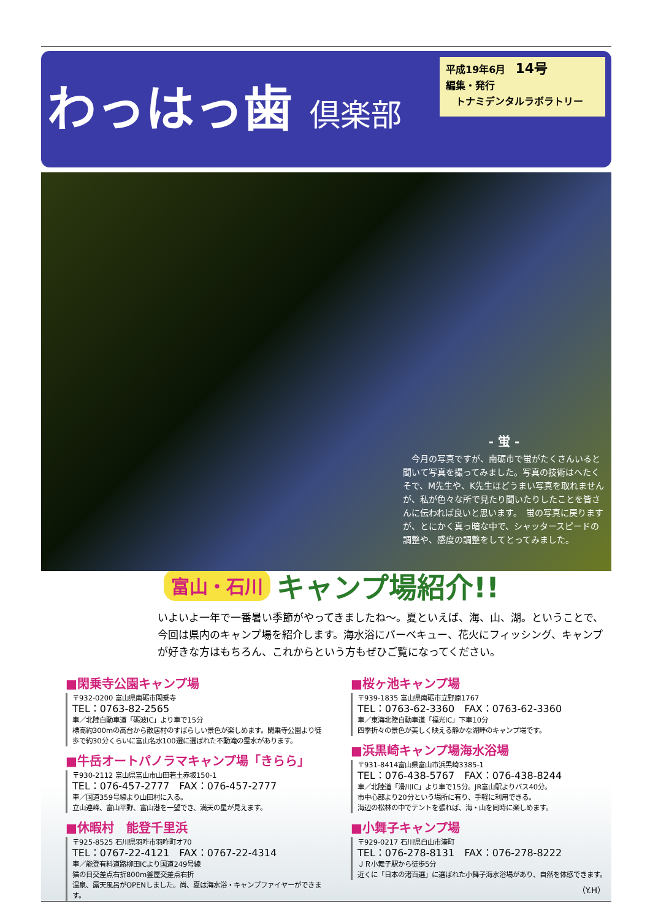わっはっ歯 倶楽部
平成19年6月　14号
編集・発行
　トナミデンタルラボラトリー
- 蛍 -
　今月の写真ですが、南砺市で蛍がたくさんいると聞いて写真を撮ってみました。写真の技術はへたくそで、M先生や、K先生ほどうまい写真を取れませんが、私が色々な所で見たり聞いたりしたことを皆さんに伝われば良いと思います。　蛍の写真に戻りますが、とにかく真っ暗な中で、シャッタースピードの調整や、感度の調整をしてとってみました。
富山・石川 キャンプ場紹介!!
いよいよ一年で一番暑い季節がやってきましたね～。夏といえば、海、山、湖。ということで、今回は県内のキャンプ場を紹介します。海水浴にバーベキュー、花火にフィッシング、キャンプが好きな方はもちろん、これからという方もぜひご覧になってください。
■閑乗寺公園キャンプ場
〒932-0200 富山県南砺市閑乗寺
TEL：0763-82-2565
車／北陸自動車道「砺波IC」より車で15分
標高約300mの高台から散居村のすばらしい景色が楽しめます。閑乗寺公園より徒歩で約30分くらいに富山名水100選に選ばれた不動滝の霊水があります。
■牛岳オートパノラマキャンプ場「きらら」
〒930-2112 富山県富山市山田若土赤坂150-1
TEL：076-457-2777　FAX：076-457-2777
車／国道359号線より山田村に入る。
立山連峰、富山平野、富山港を一望でき、満天の星が見えます。
■休暇村　能登千里浜
〒925-8525 石川県羽咋市羽咋町オ70
TEL：0767-22-4121　FAX：0767-22-4314
車／能登有料道路柳田ICより国道249号線
猫の目交差点右折800m釜屋交差点右折
温泉、露天風呂がOPENしました。尚、夏は海水浴・キャンプファイヤーができます。
■桜ヶ池キャンプ場
〒939-1835 富山県南砺市立野原1767
TEL：0763-62-3360　FAX：0763-62-3360
車／東海北陸自動車道「福光IC」下車10分
四季折々の景色が美しく映える静かな湖畔のキャンプ場です。
■浜黒崎キャンプ場海水浴場
〒931-8414富山県富山市浜黒崎3385-1
TEL：076-438-5767　FAX：076-438-8244
車／北陸道「滑川IC」より車で15分。JR富山駅よりバス40分。
市中心部より20分という場所に有り、手軽に利用できる。
海辺の松林の中でテントを張れば、海・山を同時に楽しめます。
■小舞子キャンプ場
〒929-0217 石川県白山市湊町
TEL：076-278-8131　FAX：076-278-8222
ＪＲ小舞子駅から徒歩5分
近くに「日本の渚百選」に選ばれた小舞子海水浴場があり、自然を体感できます。
（Y.H）